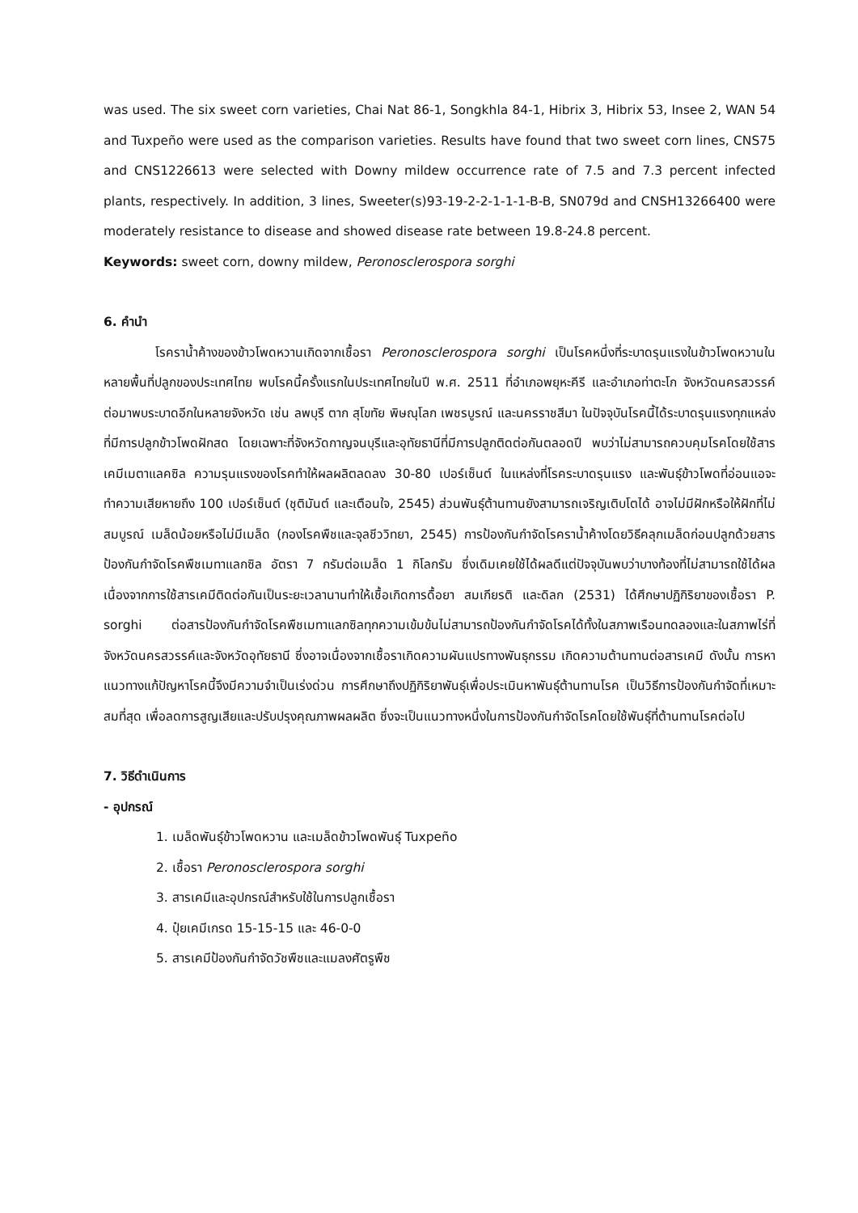was used. The six sweet corn varieties, Chai Nat 86-1, Songkhla 84-1, Hibrix 3, Hibrix 53, Insee 2, WAN 54 and Tuxpeño were used as the comparison varieties. Results have found that two sweet corn lines, CNS75 and CNS1226613 were selected with Downy mildew occurrence rate of 7.5 and 7.3 percent infected plants, respectively. In addition, 3 lines, Sweeter(s)93-19-2-2-1-1-1-B-B, SN079d and CNSH13266400 were moderately resistance to disease and showed disease rate between 19.8-24.8 percent.
Keywords: sweet corn, downy mildew, Peronosclerospora sorghi
6. คำนำ
โรคราน้ำค้างของข้าวโพดหวานเกิดจากเชื้อรา Peronosclerospora sorghi เป็นโรคหนึ่งที่ระบาดรุนแรงในข้าวโพดหวานในหลายพื้นที่ปลูกของประเทศไทย พบโรคนี้ครั้งแรกในประเทศไทยในปี พ.ศ. 2511 ที่อำเภอพยุหะคีรี และอำเภอท่าตะโก จังหวัดนครสวรรค์ ต่อมาพบระบาดอีกในหลายจังหวัด เช่น ลพบุรี ตาก สุโขทัย พิษณุโลก เพชรบูรณ์ และนครราชสีมา ในปัจจุบันโรคนี้ได้ระบาดรุนแรงทุกแหล่งที่มีการปลูกข้าวโพดฝักสด โดยเฉพาะที่จังหวัดกาญจนบุรีและอุทัยธานีที่มีการปลูกติดต่อกันตลอดปี พบว่าไม่สามารถควบคุมโรคโดยใช้สารเคมีเมตาแลคซิล ความรุนแรงของโรคทำให้ผลผลิตลดลง 30-80 เปอร์เซ็นต์ ในแหล่งที่โรคระบาดรุนแรง และพันธุ์ข้าวโพดที่อ่อนแอจะทำความเสียหายถึง 100 เปอร์เซ็นต์ (ชุติมันต์ และเตือนใจ, 2545) ส่วนพันธุ์ต้านทานยังสามารถเจริญเติบโตได้ อาจไม่มีฝักหรือให้ฝักที่ไม่สมบูรณ์ เมล็ดน้อยหรือไม่มีเมล็ด (กองโรคพืชและจุลชีววิทยา, 2545) การป้องกันกำจัดโรคราน้ำค้างโดยวิธีคลุกเมล็ดก่อนปลูกด้วยสารป้องกันกำจัดโรคพืชเมทาแลกซิล อัตรา 7 กรัมต่อเมล็ด 1 กิโลกรัม ซึ่งเดิมเคยใช้ได้ผลดีแต่ปัจจุบันพบว่าบางท้องที่ไม่สามารถใช้ได้ผลเนื่องจากการใช้สารเคมีติดต่อกันเป็นระยะเวลานานทำให้เชื้อเกิดการดื้อยา สมเกียรติ และดิลก (2531) ได้ศึกษาปฏิกิริยาของเชื้อรา P. sorghi ต่อสารป้องกันกำจัดโรคพืชเมทาแลกซิลทุกความเข้มข้นไม่สามารถป้องกันกำจัดโรคได้ทั้งในสภาพเรือนทดลองและในสภาพไร่ที่จังหวัดนครสวรรค์และจังหวัดอุทัยธานี ซึ่งอาจเนื่องจากเชื้อราเกิดความผันแปรทางพันธุกรรม เกิดความต้านทานต่อสารเคมี ดังนั้น การหาแนวทางแก้ปัญหาโรคนี้จึงมีความจำเป็นเร่งด่วน การศึกษาถึงปฏิกิริยาพันธุ์เพื่อประเมินหาพันธุ์ต้านทานโรค เป็นวิธีการป้องกันกำจัดที่เหมาะสมที่สุด เพื่อลดการสูญเสียและปรับปรุงคุณภาพผลผลิต ซึ่งจะเป็นแนวทางหนึ่งในการป้องกันกำจัดโรคโดยใช้พันธุ์ที่ต้านทานโรคต่อไป
7. วิธีดำเนินการ
- อุปกรณ์
1. เมล็ดพันธุ์ข้าวโพดหวาน และเมล็ดข้าวโพดพันธุ์ Tuxpeño
2. เชื้อรา Peronosclerospora sorghi
3. สารเคมีและอุปกรณ์สำหรับใช้ในการปลูกเชื้อรา
4. ปุ๋ยเคมีเกรด 15-15-15 และ 46-0-0
5. สารเคมีป้องกันกำจัดวัชพืชและแมลงศัตรูพืช